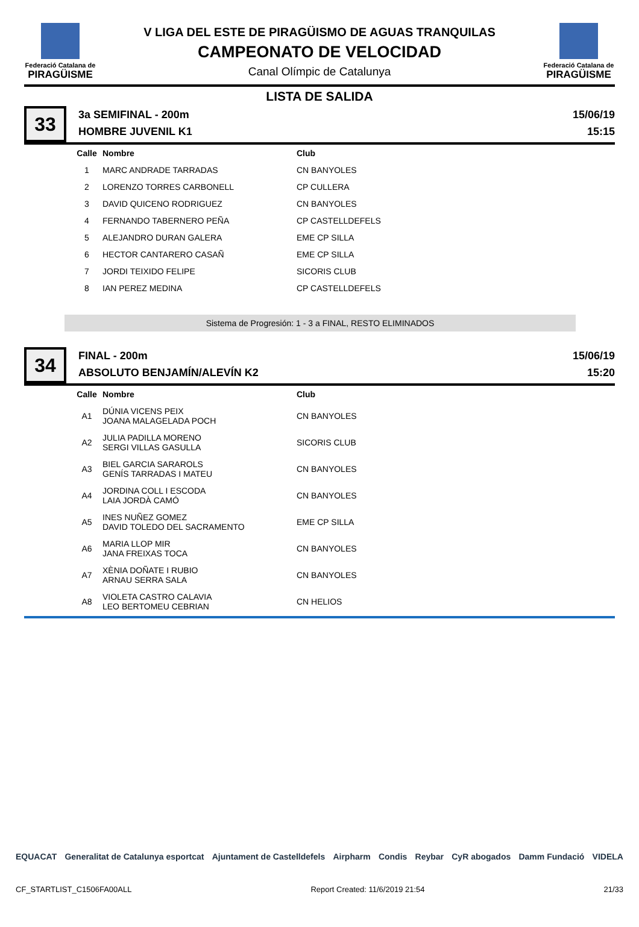Federació Catalana de
PIRAGÜISME
V LIGA DEL ESTE DE PIRAGÜISMO DE AGUAS TRANQUILAS
CAMPEONATO DE VELOCIDAD
Canal Olímpic de Catalunya
Federació Catalana de
PIRAGÜISME
LISTA DE SALIDA
33
3a SEMIFINAL - 200m
HOMBRE JUVENIL K1
15/06/19
15:15
| Calle | Nombre | Club |
| --- | --- | --- |
| 1 | MARC ANDRADE TARRADAS | CN BANYOLES |
| 2 | LORENZO TORRES CARBONELL | CP CULLERA |
| 3 | DAVID QUICENO RODRIGUEZ | CN BANYOLES |
| 4 | FERNANDO TABERNERO PEÑA | CP CASTELLDEFELS |
| 5 | ALEJANDRO DURAN GALERA | EME CP SILLA |
| 6 | HECTOR CANTARERO CASAÑ | EME CP SILLA |
| 7 | JORDI TEIXIDO FELIPE | SICORIS CLUB |
| 8 | IAN PEREZ MEDINA | CP CASTELLDEFELS |
Sistema de Progresión: 1 - 3 a FINAL, RESTO ELIMINADOS
34
FINAL - 200m
ABSOLUTO BENJAMÍN/ALEVÍN K2
15/06/19
15:20
| Calle | Nombre | Club |
| --- | --- | --- |
| A1 | DÚNIA VICENS PEIX JOANA MALAGELADA POCH | CN BANYOLES |
| A2 | JULIA PADILLA MORENO SERGI VILLAS GASULLA | SICORIS CLUB |
| A3 | BIEL GARCIA SARAROLS GENÍS TARRADAS I MATEU | CN BANYOLES |
| A4 | JORDINA COLL I ESCODA LAIA JORDÀ CAMÓ | CN BANYOLES |
| A5 | INES NUÑEZ GOMEZ DAVID TOLEDO DEL SACRAMENTO | EME CP SILLA |
| A6 | MARIA LLOP MIR JANA FREIXAS TOCA | CN BANYOLES |
| A7 | XÈNIA DOÑATE I RUBIO ARNAU SERRA SALA | CN BANYOLES |
| A8 | VIOLETA CASTRO CALAVIA LEO BERTOMEU CEBRIAN | CN HELIOS |
EQUACAT Generalitat de Catalunya esportcat Ajuntament de Castelldefels Airpharm Condis Reybar CyR abogados Damm Fundació VIDELA
CF_STARTLIST_C1506FA00ALL Report Created: 11/6/2019 21:54 21/33